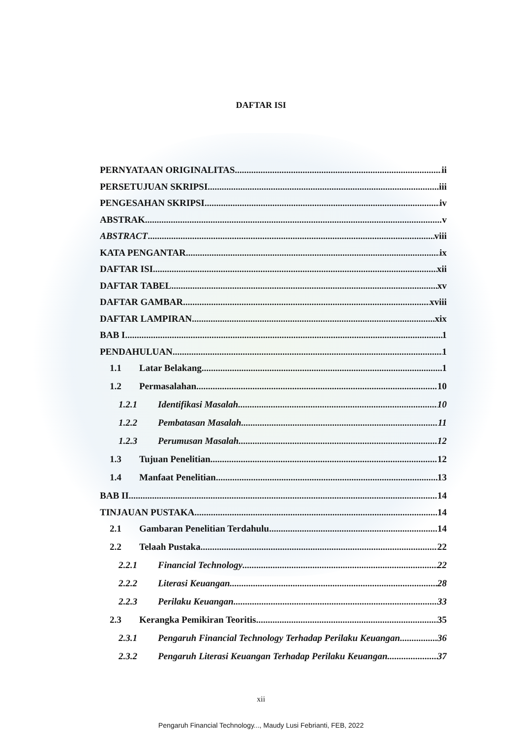DAFTAR ISI
PERNYATAAN ORIGINALITAS ii
PERSETUJUAN SKRIPSI iii
PENGESAHAN SKRIPSI iv
ABSTRAK v
ABSTRACT viii
KATA PENGANTAR ix
DAFTAR ISI xii
DAFTAR TABEL xv
DAFTAR GAMBAR xviii
DAFTAR LAMPIRAN xix
BAB I 1
PENDAHULUAN 1
1.1 Latar Belakang 1
1.2 Permasalahan 10
1.2.1 Identifikasi Masalah 10
1.2.2 Pembatasan Masalah 11
1.2.3 Perumusan Masalah 12
1.3 Tujuan Penelitian 12
1.4 Manfaat Penelitian 13
BAB II 14
TINJAUAN PUSTAKA 14
2.1 Gambaran Penelitian Terdahulu 14
2.2 Telaah Pustaka 22
2.2.1 Financial Technology 22
2.2.2 Literasi Keuangan 28
2.2.3 Perilaku Keuangan 33
2.3 Kerangka Pemikiran Teoritis 35
2.3.1 Pengaruh Financial Technology Terhadap Perilaku Keuangan 36
2.3.2 Pengaruh Literasi Keuangan Terhadap Perilaku Keuangan 37
xii
Pengaruh Financial Technology..., Maudy Lusi Febrianti, FEB, 2022